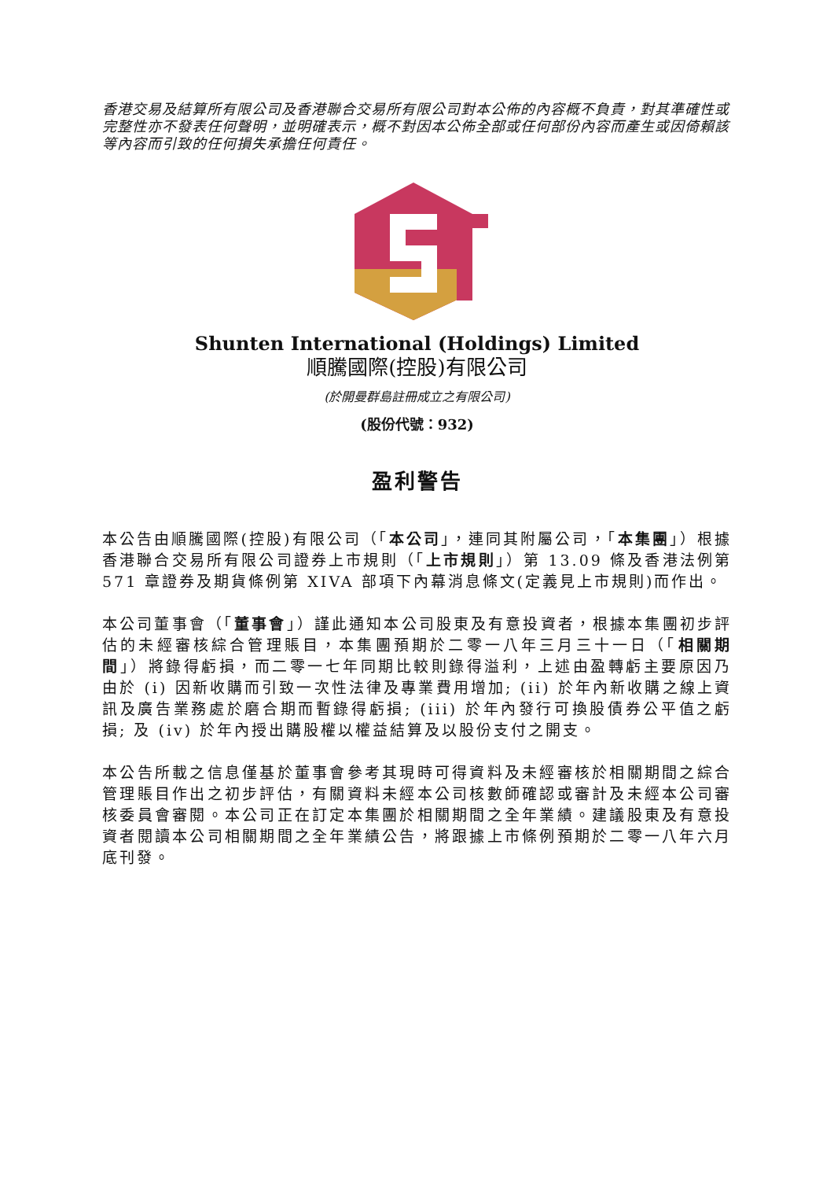香港交易及結算所有限公司及香港聯合交易所有限公司對本公佈的內容概不負責，對其準確性或完整性亦不發表任何聲明，並明確表示，概不對因本公佈全部或任何部份內容而產生或因倚賴該等內容而引致的任何損失承擔任何責任。
Shunten International (Holdings) Limited
順騰國際(控股)有限公司
(於開曼群島註冊成立之有限公司)
(股份代號：932)
盈利警告
本公告由順騰國際(控股)有限公司（「本公司」，連同其附屬公司，「本集團」）根據香港聯合交易所有限公司證券上市規則（「上市規則」）第 13.09 條及香港法例第 571 章證券及期貨條例第 XIVA 部項下內幕消息條文(定義見上市規則)而作出。
本公司董事會（「董事會」）謹此通知本公司股東及有意投資者，根據本集團初步評估的未經審核綜合管理賬目，本集團預期於二零一八年三月三十一日（「相關期間」）將錄得虧損，而二零一七年同期比較則錄得溢利，上述由盈轉虧主要原因乃由於 (i) 因新收購而引致一次性法律及專業費用增加; (ii) 於年內新收購之線上資訊及廣告業務處於磨合期而暫錄得虧損; (iii) 於年內發行可換股債券公平值之虧損; 及 (iv) 於年內授出購股權以權益結算及以股份支付之開支。
本公告所載之信息僅基於董事會參考其現時可得資料及未經審核於相關期間之綜合管理賬目作出之初步評估，有關資料未經本公司核數師確認或審計及未經本公司審核委員會審閱。本公司正在訂定本集團於相關期間之全年業績。建議股東及有意投資者閱讀本公司相關期間之全年業績公告，將跟據上市條例預期於二零一八年六月底刊發。